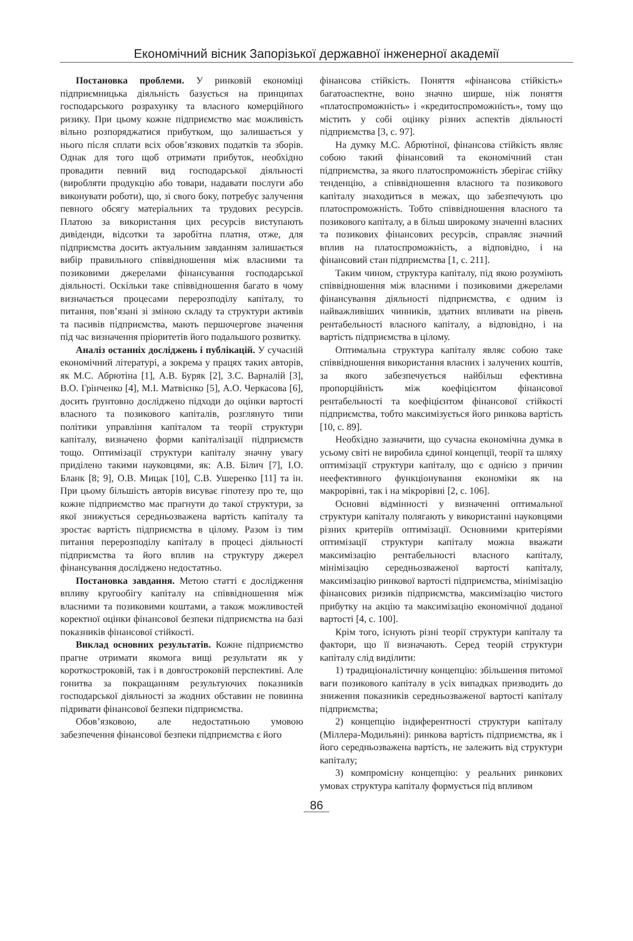Економічний вісник Запорізької державної інженерної академії
Постановка проблеми. У ринковій економіці підприємницька діяльність базується на принципах господарського розрахунку та власного комерційного ризику. При цьому кожне підприємство має можливість вільно розпоряджатися прибутком, що залишається у нього після сплати всіх обов’язкових податків та зборів. Однак для того щоб отримати прибуток, необхідно провадити певний вид господарської діяльності (виробляти продукцію або товари, надавати послуги або виконувати роботи), що, зі свого боку, потребує залучення певного обсягу матеріальних та трудових ресурсів. Платою за використання цих ресурсів виступають дивіденди, відсотки та заробітна платня, отже, для підприємства досить актуальним завданням залишається вибір правильного співвідношення між власними та позиковими джерелами фінансування господарської діяльності. Оскільки таке співвідношення багато в чому визначається процесами перерозподілу капіталу, то питання, пов’язані зі зміною складу та структури активів та пасивів підприємства, мають першочергове значення під час визначення пріоритетів його подальшого розвитку.
Аналіз останніх досліджень і публікацій. У сучасній економічний літературі, а зокрема у працях таких авторів, як М.С. Абрютіна [1], А.В. Буряк [2], З.С. Варналій [3], В.О. Грінченко [4], М.І. Матвієнко [5], А.О. Черкасова [6], досить ґрунтовно досліджено підходи до оцінки вартості власного та позикового капіталів, розглянуто типи політики управління капіталом та теорії структури капіталу, визначено форми капіталізації підприємств тощо. Оптимізації структури капіталу значну увагу приділено такими науковцями, як: А.В. Білич [7], І.О. Бланк [8; 9], О.В. Мицак [10], С.В. Ушеренко [11] та ін. При цьому більшість авторів висуває гіпотезу про те, що кожне підприємство має прагнути до такої структури, за якої знижується середньозважена вартість капіталу та зростає вартість підприємства в цілому. Разом із тим питання перерозподілу капіталу в процесі діяльності підприємства та його вплив на структуру джерел фінансування досліджено недостатньо.
Постановка завдання. Метою статті є дослідження впливу кругообігу капіталу на співвідношення між власними та позиковими коштами, а також можливостей коректної оцінки фінансової безпеки підприємства на базі показників фінансової стійкості.
Виклад основних результатів. Кожне підприємство прагне отримати якомога вищі результати як у короткостроковій, так і в довгостроковій перспективі. Але гонитва за покращанням результуючих показників господарської діяльності за жодних обставин не повинна підривати фінансової безпеки підприємства.
Обов’язковою, але недостатньою умовою забезпечення фінансової безпеки підприємства є його
фінансова стійкість. Поняття «фінансова стійкість» багатоаспектне, воно значно ширше, ніж поняття «платоспроможність» і «кредитоспроможність», тому що містить у собі оцінку різних аспектів діяльності підприємства [3, с. 97].
На думку М.С. Абрютіної, фінансова стійкість являє собою такий фінансовий та економічний стан підприємства, за якого платоспроможність зберігає стійку тенденцію, а співвідношення власного та позикового капіталу знаходиться в межах, що забезпечують цю платоспроможність. Тобто співвідношення власного та позикового капіталу, а в більш широкому значенні власних та позикових фінансових ресурсів, справляє значний вплив на платоспроможність, а відповідно, і на фінансовий стан підприємства [1, с. 211].
Таким чином, структура капіталу, під якою розуміють співвідношення між власними і позиковими джерелами фінансування діяльності підприємства, є одним із найважливіших чинників, здатних впливати на рівень рентабельності власного капіталу, а відповідно, і на вартість підприємства в цілому.
Оптимальна структура капіталу являє собою таке співвідношення використання власних і залучених коштів, за якого забезпечується найбільш ефективна пропорційність між коефіцієнтом фінансової рентабельності та коефіцієнтом фінансової стійкості підприємства, тобто максимізується його ринкова вартість [10, с. 89].
Необхідно зазначити, що сучасна економічна думка в усьому світі не виробила єдиної концепції, теорії та шляху оптимізації структури капіталу, що є однією з причин неефективного функціонування економіки як на макрорівні, так і на мікрорівні [2, с. 106].
Основні відмінності у визначенні оптимальної структури капіталу полягають у використанні науковцями різних критеріїв оптимізації. Основними критеріями оптимізації структури капіталу можна вважати максимізацію рентабельності власного капіталу, мінімізацію середньозваженої вартості капіталу, максимізацію ринкової вартості підприємства, мінімізацію фінансових ризиків підприємства, максимізацію чистого прибутку на акцію та максимізацію економічної доданої вартості [4, с. 100].
Крім того, існують різні теорії структури капіталу та фактори, що її визначають. Серед теорій структури капіталу слід виділити:
1) традиціоналістичну концепцію: збільшення питомої ваги позикового капіталу в усіх випадках призводить до зниження показників середньозваженої вартості капіталу підприємства;
2) концепцію індиферентності структури капіталу (Міллера-Модильяні): ринкова вартість підприємства, як і його середньозважена вартість, не залежить від структури капіталу;
3) компромісну концепцію: у реальних ринкових умовах структура капіталу формується під впливом
86